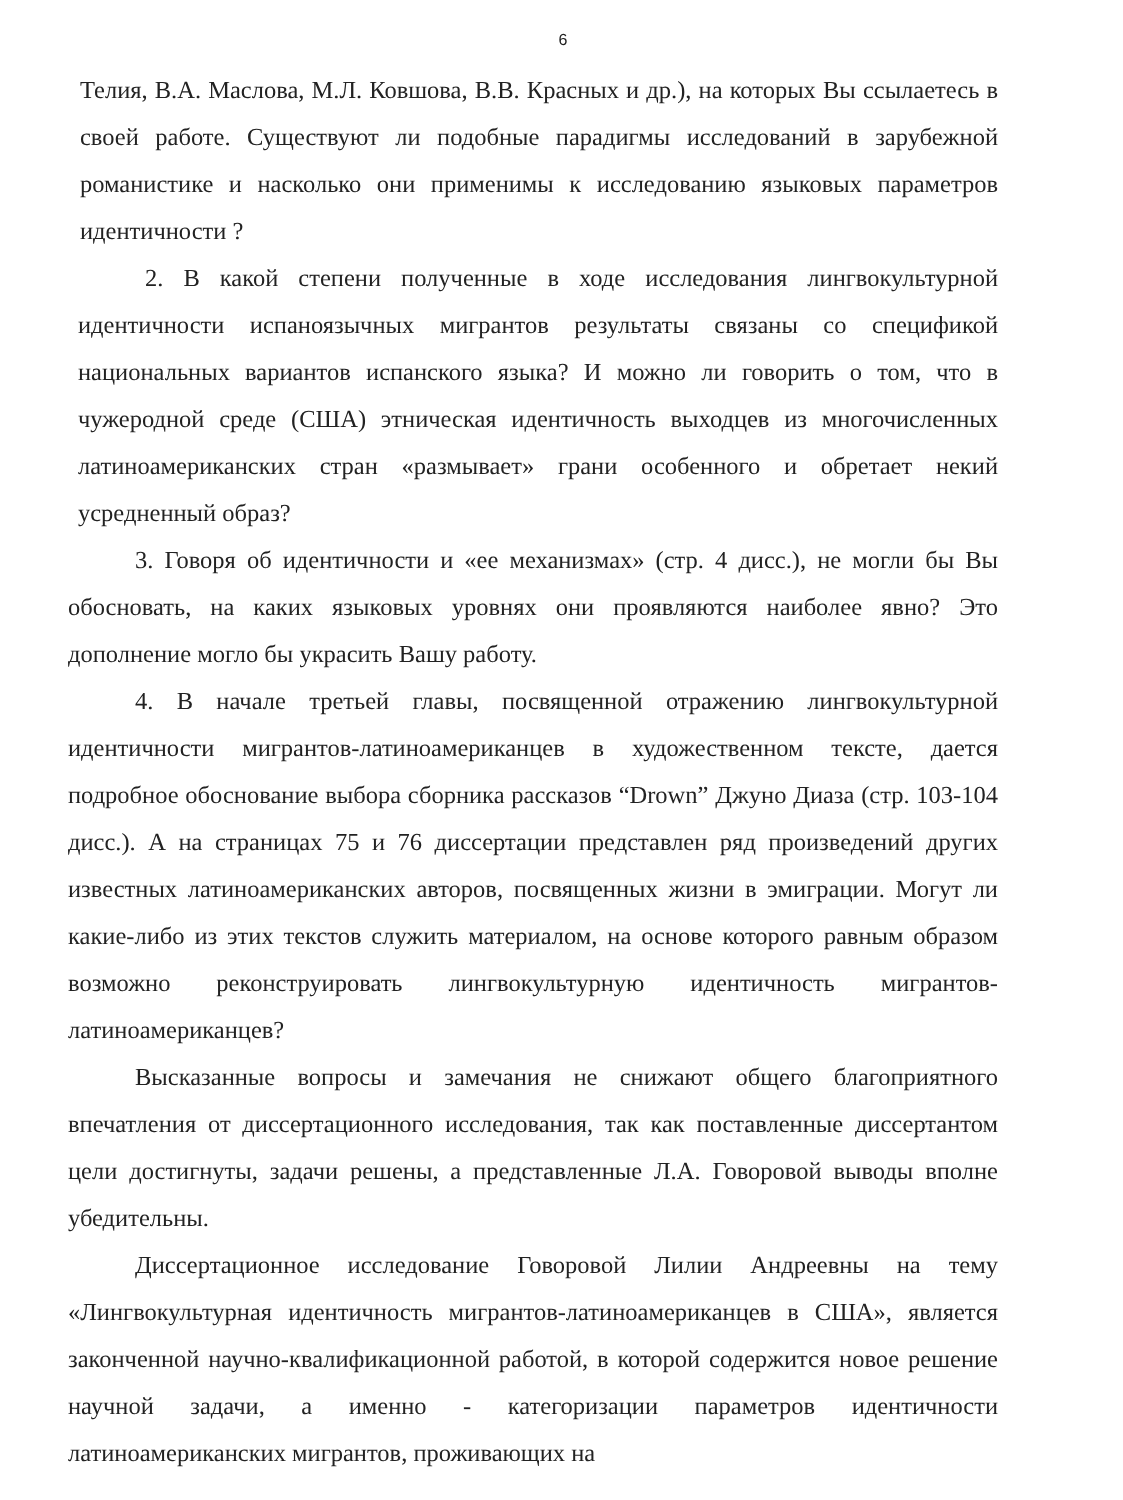6
Телия, В.А. Маслова, М.Л. Ковшова, В.В. Красных и др.), на которых Вы ссылаетесь в своей работе. Существуют ли подобные парадигмы исследований в зарубежной романистике и насколько они применимы к исследованию языковых параметров идентичности ?
2. В какой степени полученные в ходе исследования лингвокультурной идентичности испаноязычных мигрантов результаты связаны со спецификой национальных вариантов испанского языка? И можно ли говорить о том, что в чужеродной среде (США) этническая идентичность выходцев из многочисленных латиноамериканских стран «размывает» грани особенного и обретает некий усредненный образ?
3. Говоря об идентичности и «ее механизмах» (стр. 4 дисс.), не могли бы Вы обосновать, на каких языковых уровнях они проявляются наиболее явно? Это дополнение могло бы украсить Вашу работу.
4. В начале третьей главы, посвященной отражению лингвокультурной идентичности мигрантов-латиноамериканцев в художественном тексте, дается подробное обоснование выбора сборника рассказов “Drown” Джуно Диаза (стр. 103-104 дисс.). А на страницах 75 и 76 диссертации представлен ряд произведений других известных латиноамериканских авторов, посвященных жизни в эмиграции. Могут ли какие-либо из этих текстов служить материалом, на основе которого равным образом возможно реконструировать лингвокультурную идентичность мигрантов-латиноамериканцев?
Высказанные вопросы и замечания не снижают общего благоприятного впечатления от диссертационного исследования, так как поставленные диссертантом цели достигнуты, задачи решены, а представленные Л.А. Говоровой выводы вполне убедительны.
Диссертационное исследование Говоровой Лилии Андреевны на тему «Лингвокультурная идентичность мигрантов-латиноамериканцев в США», является законченной научно-квалификационной работой, в которой содержится новое решение научной задачи, а именно - категоризации параметров идентичности латиноамериканских мигрантов, проживающих на